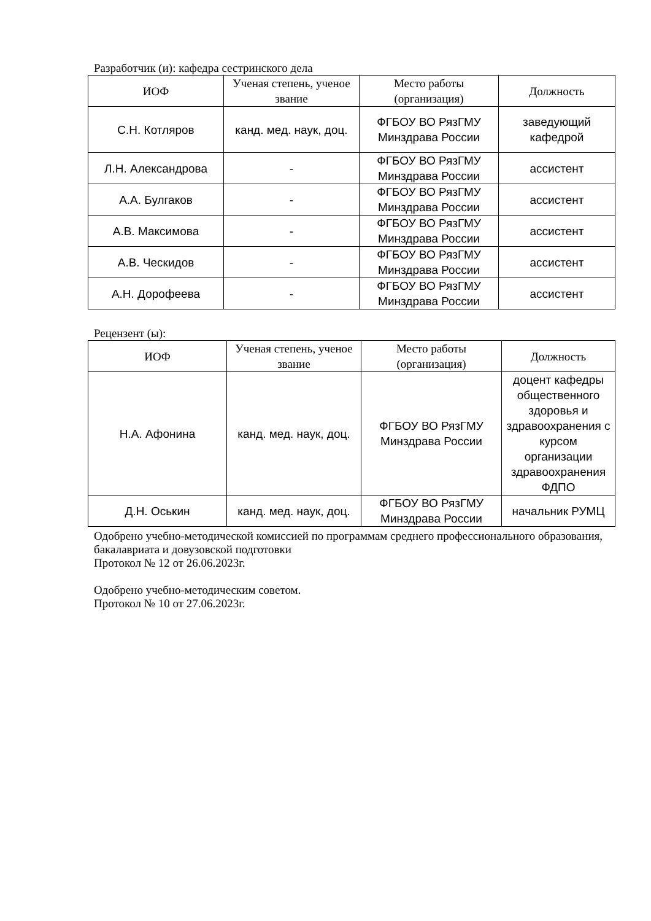Разработчик (и): кафедра сестринского дела
| ИОФ | Ученая степень, ученое звание | Место работы (организация) | Должность |
| --- | --- | --- | --- |
| С.Н. Котляров | канд. мед. наук, доц. | ФГБОУ ВО РязГМУ Минздрава России | заведующий кафедрой |
| Л.Н. Александрова | - | ФГБОУ ВО РязГМУ Минздрава России | ассистент |
| А.А. Булгаков | - | ФГБОУ ВО РязГМУ Минздрава России | ассистент |
| А.В. Максимова | - | ФГБОУ ВО РязГМУ Минздрава России | ассистент |
| А.В. Ческидов | - | ФГБОУ ВО РязГМУ Минздрава России | ассистент |
| А.Н. Дорофеева | - | ФГБОУ ВО РязГМУ Минздрава России | ассистент |
Рецензент (ы):
| ИОФ | Ученая степень, ученое звание | Место работы (организация) | Должность |
| --- | --- | --- | --- |
| Н.А. Афонина | канд. мед. наук, доц. | ФГБОУ ВО РязГМУ Минздрава России | доцент кафедры общественного здоровья и здравоохранения с курсом организации здравоохранения ФДПО |
| Д.Н. Оськин | канд. мед. наук, доц. | ФГБОУ ВО РязГМУ Минздрава России | начальник РУМЦ |
Одобрено учебно-методической комиссией по программам среднего профессионального образования, бакалавриата и довузовской подготовки
Протокол № 12 от 26.06.2023г.
Одобрено учебно-методическим советом.
Протокол № 10 от 27.06.2023г.